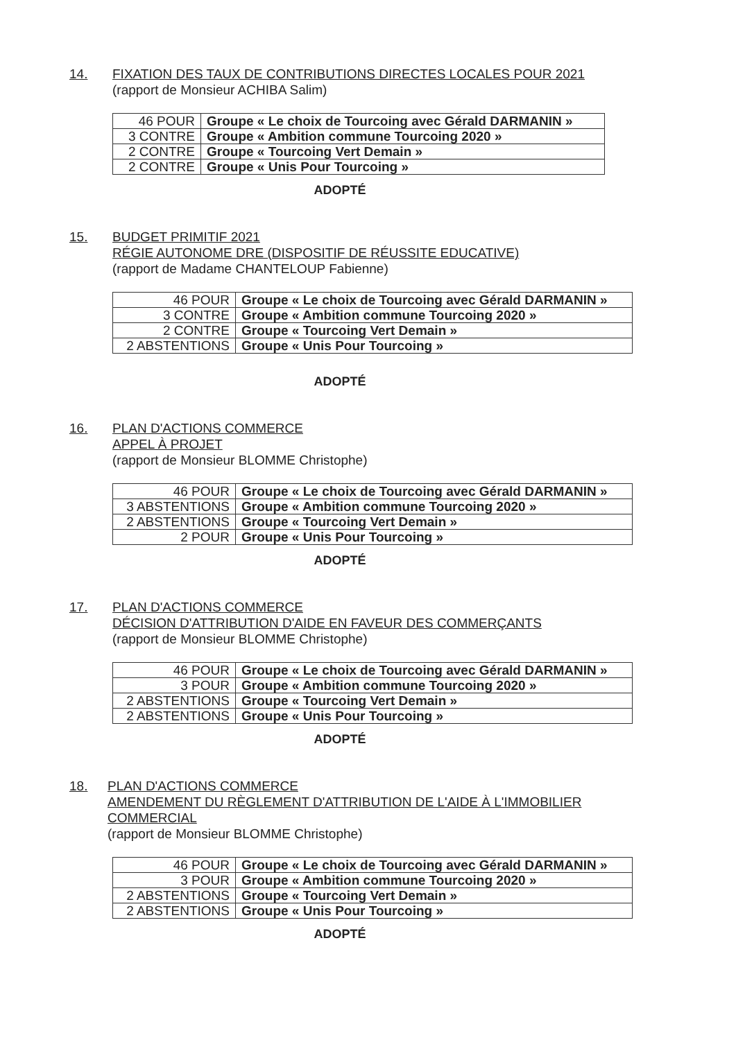14. FIXATION DES TAUX DE CONTRIBUTIONS DIRECTES LOCALES POUR 2021
(rapport de Monsieur ACHIBA Salim)
| 46 POUR | Groupe « Le choix de Tourcoing avec Gérald DARMANIN » |
| 3 CONTRE | Groupe « Ambition commune Tourcoing 2020 » |
| 2 CONTRE | Groupe « Tourcoing Vert Demain » |
| 2 CONTRE | Groupe « Unis Pour Tourcoing » |
ADOPTÉ
15. BUDGET PRIMITIF 2021
RÉGIE AUTONOME DRE (DISPOSITIF DE RÉUSSITE EDUCATIVE)
(rapport de Madame CHANTELOUP Fabienne)
| 46 POUR | Groupe « Le choix de Tourcoing avec Gérald DARMANIN » |
| 3 CONTRE | Groupe « Ambition commune Tourcoing 2020 » |
| 2 CONTRE | Groupe « Tourcoing Vert Demain » |
| 2 ABSTENTIONS | Groupe « Unis Pour Tourcoing » |
ADOPTÉ
16. PLAN D'ACTIONS COMMERCE
APPEL À PROJET
(rapport de Monsieur BLOMME Christophe)
| 46 POUR | Groupe « Le choix de Tourcoing avec Gérald DARMANIN » |
| 3 ABSTENTIONS | Groupe « Ambition commune Tourcoing 2020 » |
| 2 ABSTENTIONS | Groupe « Tourcoing Vert Demain » |
| 2 POUR | Groupe « Unis Pour Tourcoing » |
ADOPTÉ
17. PLAN D'ACTIONS COMMERCE
DÉCISION D'ATTRIBUTION D'AIDE EN FAVEUR DES COMMERÇANTS
(rapport de Monsieur BLOMME Christophe)
| 46 POUR | Groupe « Le choix de Tourcoing avec Gérald DARMANIN » |
| 3 POUR | Groupe « Ambition commune Tourcoing 2020 » |
| 2 ABSTENTIONS | Groupe « Tourcoing Vert Demain » |
| 2 ABSTENTIONS | Groupe « Unis Pour Tourcoing » |
ADOPTÉ
18. PLAN D'ACTIONS COMMERCE
AMENDEMENT DU RÈGLEMENT D'ATTRIBUTION DE L'AIDE À L'IMMOBILIER COMMERCIAL
(rapport de Monsieur BLOMME Christophe)
| 46 POUR | Groupe « Le choix de Tourcoing avec Gérald DARMANIN » |
| 3 POUR | Groupe « Ambition commune Tourcoing 2020 » |
| 2 ABSTENTIONS | Groupe « Tourcoing Vert Demain » |
| 2 ABSTENTIONS | Groupe « Unis Pour Tourcoing » |
ADOPTÉ